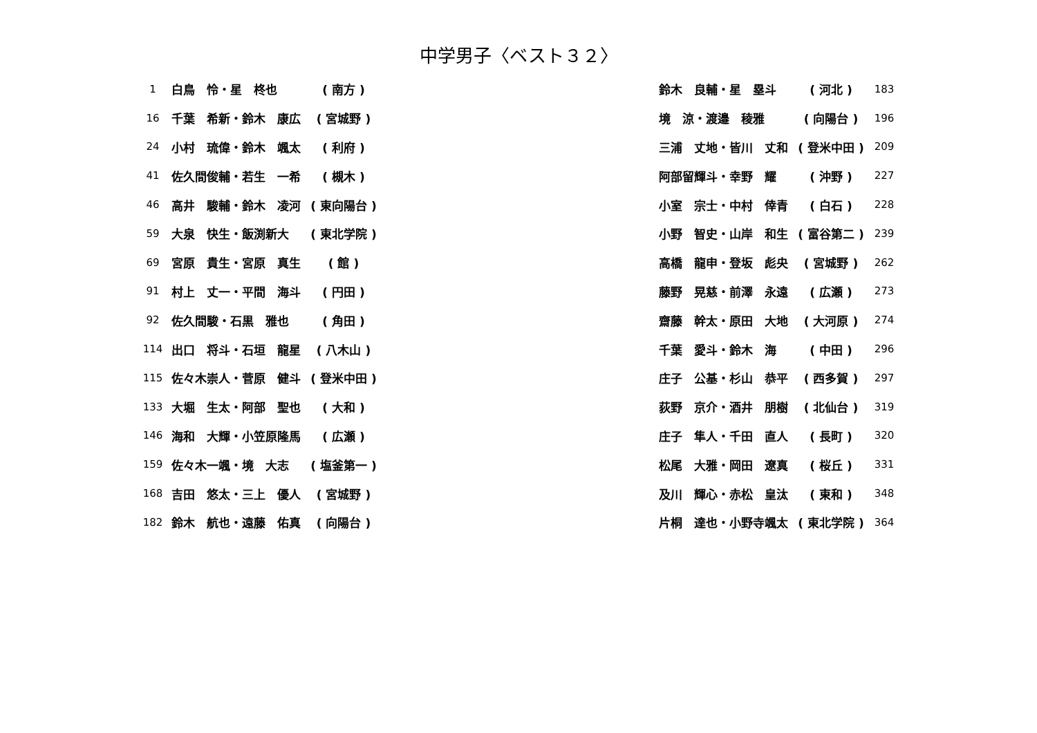中学男子〈ベスト３２〉
| 1 | 白鳥 怜・星 柊也 | ( 南方 ) |
| 16 | 千葉 希新・鈴木 康広 | ( 宮城野 ) |
| 24 | 小村 琉偉・鈴木 颯太 | ( 利府 ) |
| 41 | 佐久間俊輔・若生 一希 | ( 槻木 ) |
| 46 | 高井 駿輔・鈴木 凌河 | ( 東向陽台 ) |
| 59 | 大泉 快生・飯渕新大 | ( 東北学院 ) |
| 69 | 宮原 貴生・宮原 真生 | ( 館 ) |
| 91 | 村上 丈一・平間 海斗 | ( 円田 ) |
| 92 | 佐久間駿・石黒 雅也 | ( 角田 ) |
| 114 | 出口 将斗・石垣 龍星 | ( 八木山 ) |
| 115 | 佐々木崇人・菅原 健斗 | ( 登米中田 ) |
| 133 | 大堀 生太・阿部 聖也 | ( 大和 ) |
| 146 | 海和 大輝・小笠原隆馬 | ( 広瀬 ) |
| 159 | 佐々木一颯・境 大志 | ( 塩釜第一 ) |
| 168 | 吉田 悠太・三上 優人 | ( 宮城野 ) |
| 182 | 鈴木 航也・遠藤 佑真 | ( 向陽台 ) |
| 鈴木 良輔・星 塁斗 | ( 河北 ) | 183 |
| 境 涼・渡邉 稜雅 | ( 向陽台 ) | 196 |
| 三浦 丈地・皆川 丈和 | ( 登米中田 ) | 209 |
| 阿部留輝斗・幸野 耀 | ( 沖野 ) | 227 |
| 小室 宗士・中村 倖青 | ( 白石 ) | 228 |
| 小野 智史・山岸 和生 | ( 富谷第二 ) | 239 |
| 高橋 龍申・登坂 彪央 | ( 宮城野 ) | 262 |
| 藤野 晃慈・前澤 永遠 | ( 広瀬 ) | 273 |
| 齋藤 幹太・原田 大地 | ( 大河原 ) | 274 |
| 千葉 愛斗・鈴木 海 | ( 中田 ) | 296 |
| 庄子 公基・杉山 恭平 | ( 西多賀 ) | 297 |
| 荻野 京介・酒井 朋樹 | ( 北仙台 ) | 319 |
| 庄子 隼人・千田 直人 | ( 長町 ) | 320 |
| 松尾 大雅・岡田 遼真 | ( 桜丘 ) | 331 |
| 及川 輝心・赤松 皇汰 | ( 東和 ) | 348 |
| 片桐 達也・小野寺颯太 | ( 東北学院 ) | 364 |